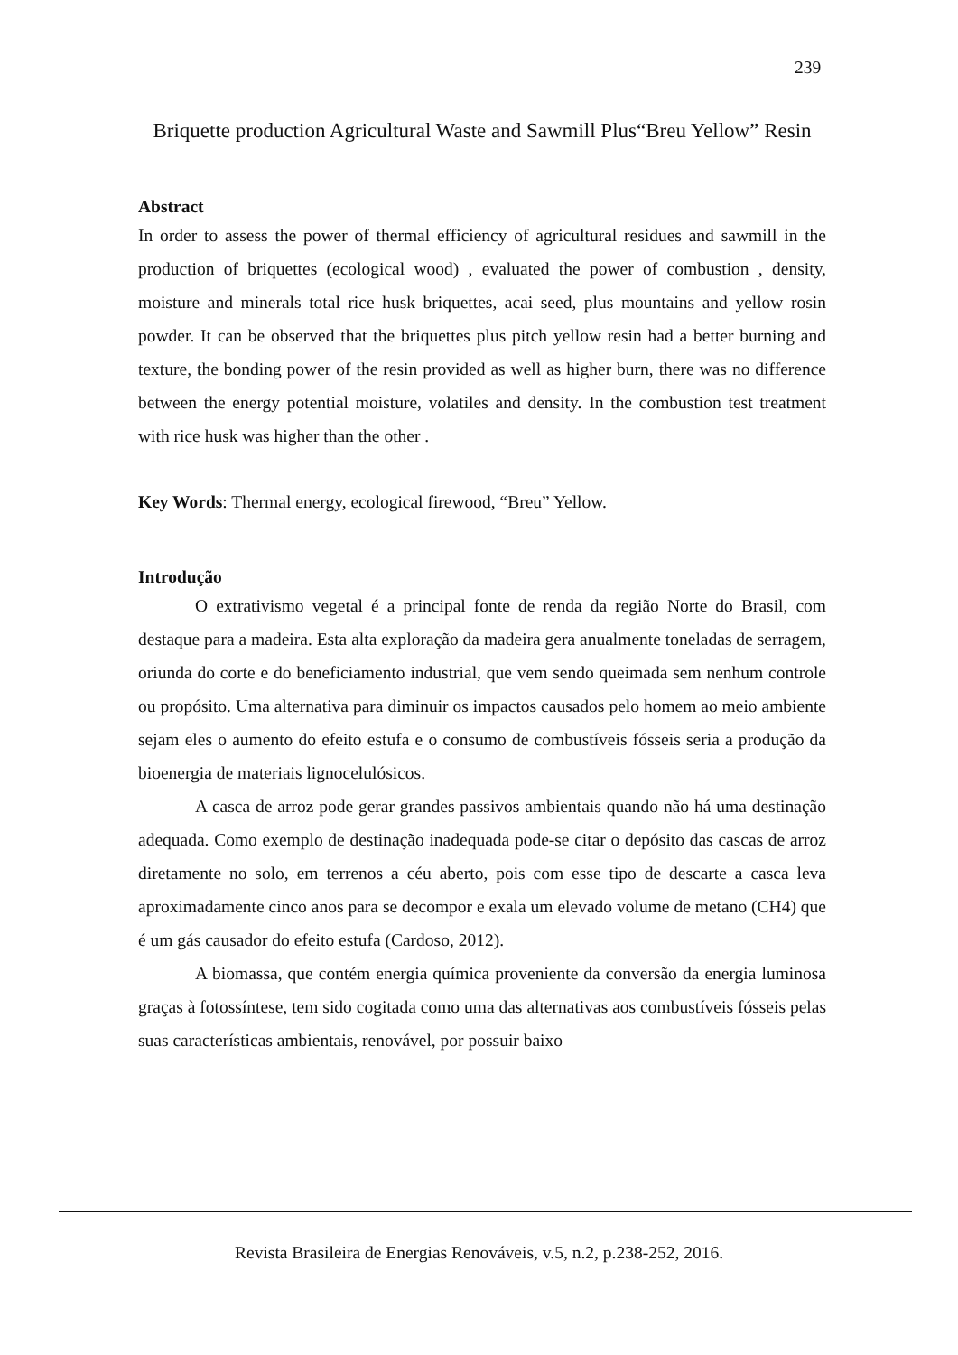239
Briquette production Agricultural Waste and Sawmill Plus“Breu Yellow” Resin
Abstract
In order to assess the power of thermal efficiency of agricultural residues and sawmill in the production of briquettes (ecological wood) , evaluated the power of combustion , density, moisture and minerals total rice husk briquettes, acai seed, plus mountains and yellow rosin powder. It can be observed that the briquettes plus pitch yellow resin had a better burning and texture, the bonding power of the resin provided as well as higher burn, there was no difference between the energy potential moisture, volatiles and density. In the combustion test treatment with rice husk was higher than the other .
Key Words: Thermal energy, ecological firewood, “Breu” Yellow.
Introdução
O extrativismo vegetal é a principal fonte de renda da região Norte do Brasil, com destaque para a madeira. Esta alta exploração da madeira gera anualmente toneladas de serragem, oriunda do corte e do beneficiamento industrial, que vem sendo queimada sem nenhum controle ou propósito. Uma alternativa para diminuir os impactos causados pelo homem ao meio ambiente sejam eles o aumento do efeito estufa e o consumo de combustíveis fósseis seria a produção da bioenergia de materiais lignocelulósicos.
A casca de arroz pode gerar grandes passivos ambientais quando não há uma destinação adequada. Como exemplo de destinação inadequada pode-se citar o depósito das cascas de arroz diretamente no solo, em terrenos a céu aberto, pois com esse tipo de descarte a casca leva aproximadamente cinco anos para se decompor e exala um elevado volume de metano (CH4) que é um gás causador do efeito estufa (Cardoso, 2012).
A biomassa, que contém energia química proveniente da conversão da energia luminosa graças à fotossíntese, tem sido cogitada como uma das alternativas aos combustíveis fósseis pelas suas características ambientais, renovável, por possuir baixo
Revista Brasileira de Energias Renováveis, v.5, n.2, p.238-252, 2016.